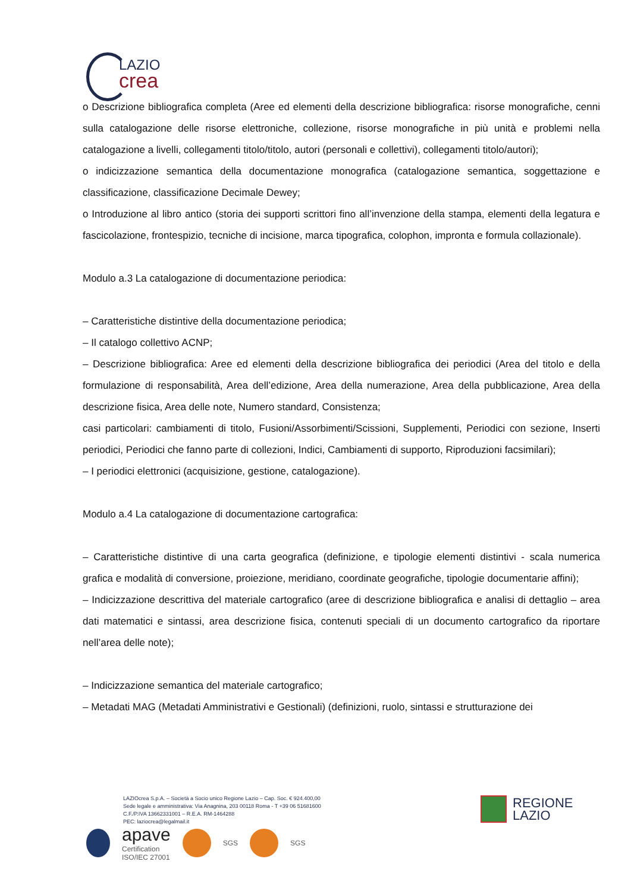LAZIO
crea
o Descrizione bibliografica completa (Aree ed elementi della descrizione bibliografica: risorse monografiche, cenni sulla catalogazione delle risorse elettroniche, collezione, risorse monografiche in più unità e problemi nella catalogazione a livelli, collegamenti titolo/titolo, autori (personali e collettivi), collegamenti titolo/autori);
o indicizzazione semantica della documentazione monografica (catalogazione semantica, soggettazione e classificazione, classificazione Decimale Dewey;
o Introduzione al libro antico (storia dei supporti scrittori fino all’invenzione della stampa, elementi della legatura e fascicolazione, frontespizio, tecniche di incisione, marca tipografica, colophon, impronta e formula collazionale).
Modulo a.3 La catalogazione di documentazione periodica:
– Caratteristiche distintive della documentazione periodica;
– Il catalogo collettivo ACNP;
– Descrizione bibliografica: Aree ed elementi della descrizione bibliografica dei periodici (Area del titolo e della formulazione di responsabilità, Area dell’edizione, Area della numerazione, Area della pubblicazione, Area della descrizione fisica, Area delle note, Numero standard, Consistenza;
casi particolari: cambiamenti di titolo, Fusioni/Assorbimenti/Scissioni, Supplementi, Periodici con sezione, Inserti periodici, Periodici che fanno parte di collezioni, Indici, Cambiamenti di supporto, Riproduzioni facsimilari);
– I periodici elettronici (acquisizione, gestione, catalogazione).
Modulo a.4 La catalogazione di documentazione cartografica:
– Caratteristiche distintive di una carta geografica (definizione, e tipologie elementi distintivi - scala numerica grafica e modalità di conversione, proiezione, meridiano, coordinate geografiche, tipologie documentarie affini);
– Indicizzazione descrittiva del materiale cartografico (aree di descrizione bibliografica e analisi di dettaglio – area dati matematici e sintassi, area descrizione fisica, contenuti speciali di un documento cartografico da riportare nell’area delle note);
– Indicizzazione semantica del materiale cartografico;
– Metadati MAG (Metadati Amministrativi e Gestionali) (definizioni, ruolo, sintassi e strutturazione dei
LAZIOcrea S.p.A. – Società a Socio unico Regione Lazio – Cap. Soc. € 924.400,00
Sede legale e amministrativa: Via Anagnina, 203 00118 Roma - T +39 06 51681600
C.F./P.IVA 13662331001 – R.E.A. RM-1464288
PEC: laziocrea@legalmail.it
REGIONE
LAZIO
apave
Certification
ISO/IEC 27001
SGS SGS